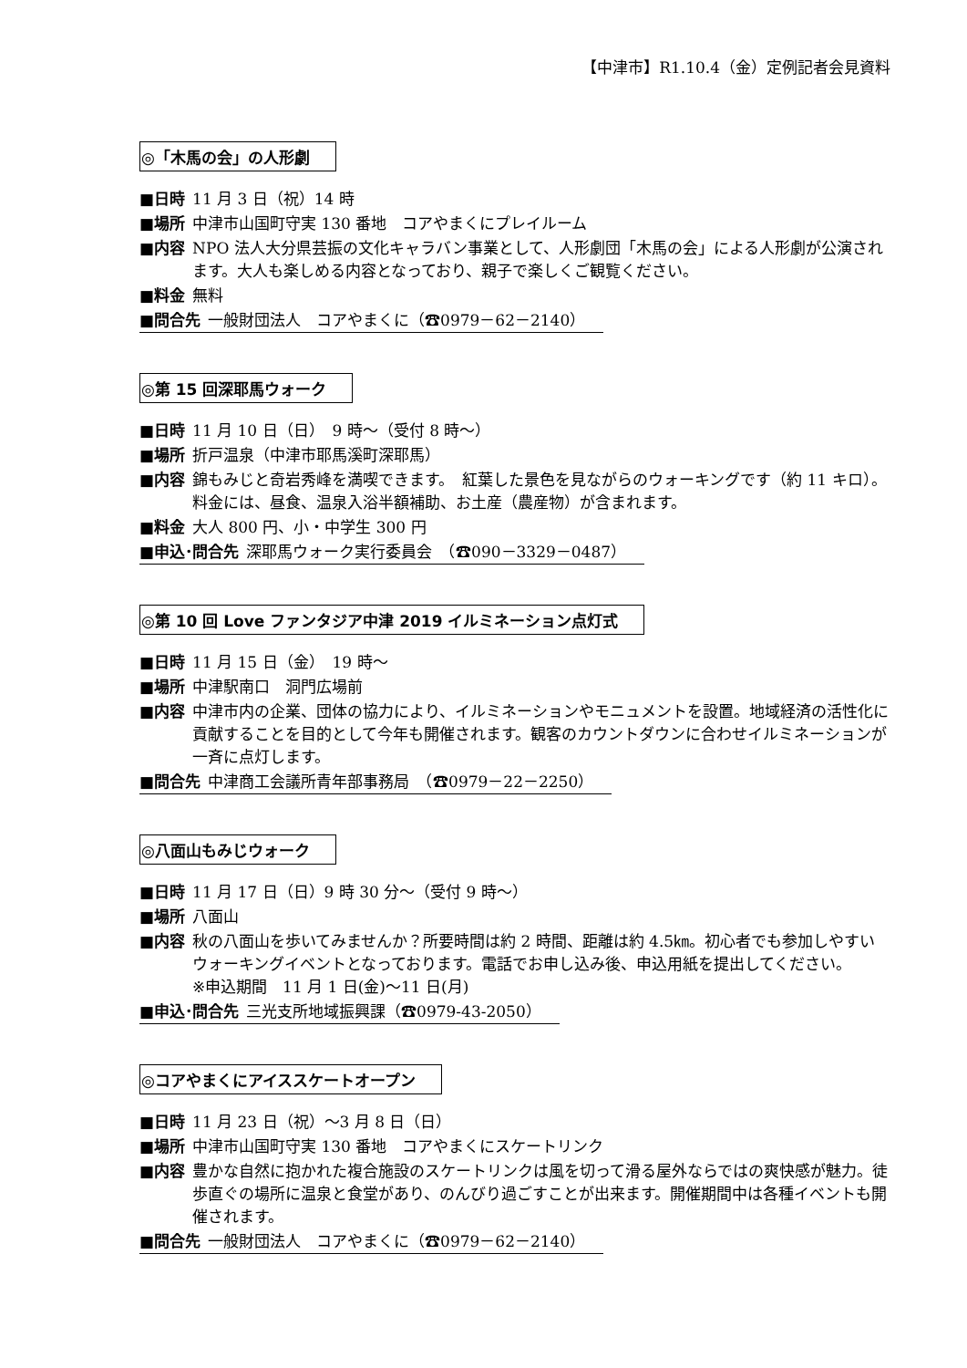【中津市】R1.10.4（金）定例記者会見資料
◎「木馬の会」の人形劇
■日時 11 月 3 日（祝）14 時
■場所 中津市山国町守実 130 番地　コアやまくにプレイルーム
■内容 NPO 法人大分県芸振の文化キャラバン事業として、人形劇団「木馬の会」による人形劇が公演されます。大人も楽しめる内容となっており、親子で楽しくご観覧ください。
■料金 無料
■問合先 一般財団法人　コアやまくに（☎0979－62－2140）
◎第 15 回深耶馬ウォーク
■日時 11 月 10 日（日）　9 時～（受付 8 時～）
■場所 折戸温泉（中津市耶馬溪町深耶馬）
■内容 錦もみじと奇岩秀峰を満喫できます。　紅葉した景色を見ながらのウォーキングです（約 11 キロ）。料金には、昼食、温泉入浴半額補助、お土産（農産物）が含まれます。
■料金 大人 800 円、小・中学生 300 円
■申込･問合先 深耶馬ウォーク実行委員会　（☎090－3329－0487）
◎第 10 回 Love ファンタジア中津 2019 イルミネーション点灯式
■日時 11 月 15 日（金）　19 時～
■場所 中津駅南口　洞門広場前
■内容 中津市内の企業、団体の協力により、イルミネーションやモニュメントを設置。地域経済の活性化に貢献することを目的として今年も開催されます。観客のカウントダウンに合わせイルミネーションが一斉に点灯します。
■問合先 中津商工会議所青年部事務局　（☎0979－22－2250）
◎八面山もみじウォーク
■日時 11 月 17 日（日）9 時 30 分～（受付 9 時～）
■場所 八面山
■内容 秋の八面山を歩いてみませんか？所要時間は約 2 時間、距離は約 4.5㎞。初心者でも参加しやすいウォーキングイベントとなっております。電話でお申し込み後、申込用紙を提出してください。
※申込期間　11 月 1 日(金)～11 日(月)
■申込･問合先 三光支所地域振興課（☎0979-43-2050）
◎コアやまくにアイススケートオープン
■日時 11 月 23 日（祝）～3 月 8 日（日）
■場所 中津市山国町守実 130 番地　コアやまくにスケートリンク
■内容 豊かな自然に抱かれた複合施設のスケートリンクは風を切って滑る屋外ならではの爽快感が魅力。徒歩直ぐの場所に温泉と食堂があり、のんびり過ごすことが出来ます。開催期間中は各種イベントも開催されます。
■問合先 一般財団法人　コアやまくに（☎0979－62－2140）